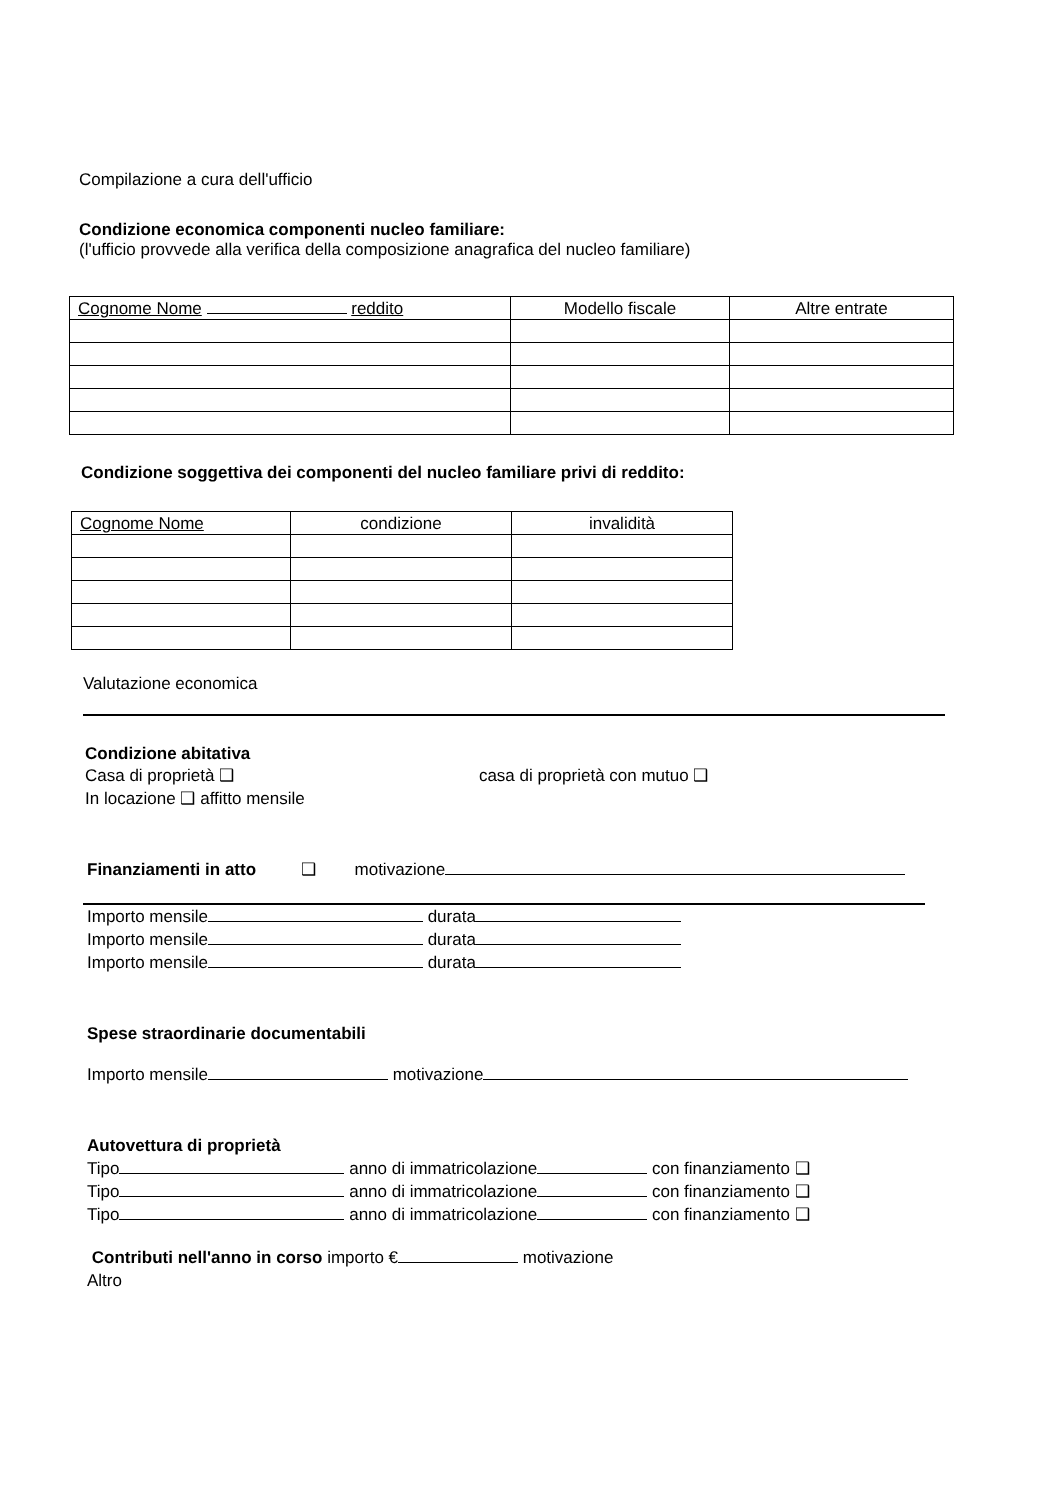Compilazione a cura dell'ufficio
Condizione economica componenti nucleo familiare:
(l'ufficio provvede alla verifica della composizione anagrafica del nucleo familiare)
| Cognome Nome reddito | Modello fiscale | Altre entrate |
| --- | --- | --- |
Condizione soggettiva dei componenti del nucleo familiare privi di reddito:
| Cognome Nome | condizione | invalidità |
| --- | --- | --- |
Valutazione economica
Condizione abitativa
Casa di proprietà ❑ casa di proprietà con mutuo ❑
In locazione ❑ affitto mensile
Finanziamenti in atto ❑ motivazione
Importo mensile durata
Importo mensile durata
Importo mensile durata
Spese straordinarie documentabili
Importo mensile motivazione
Autovettura di proprietà
Tipo anno di immatricolazione con finanziamento ❑
Tipo anno di immatricolazione con finanziamento ❑
Tipo anno di immatricolazione con finanziamento ❑
Contributi nell'anno in corso importo € motivazione
Altro